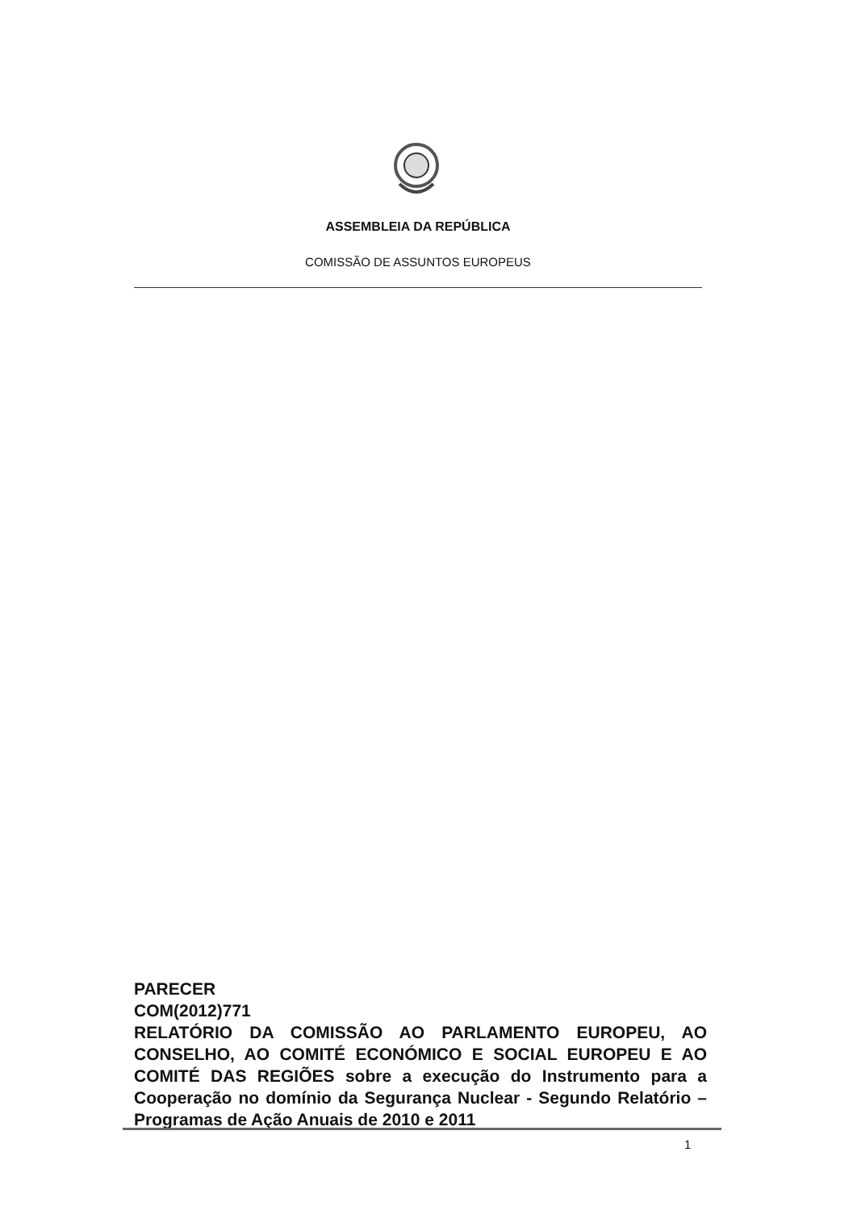ASSEMBLEIA DA REPÚBLICA
COMISSÃO DE ASSUNTOS EUROPEUS
PARECER
COM(2012)771
RELATÓRIO DA COMISSÃO AO PARLAMENTO EUROPEU, AO CONSELHO, AO COMITÉ ECONÓMICO E SOCIAL EUROPEU E AO COMITÉ DAS REGIÕES sobre a execução do Instrumento para a Cooperação no domínio da Segurança Nuclear - Segundo Relatório – Programas de Ação Anuais de 2010 e 2011
1